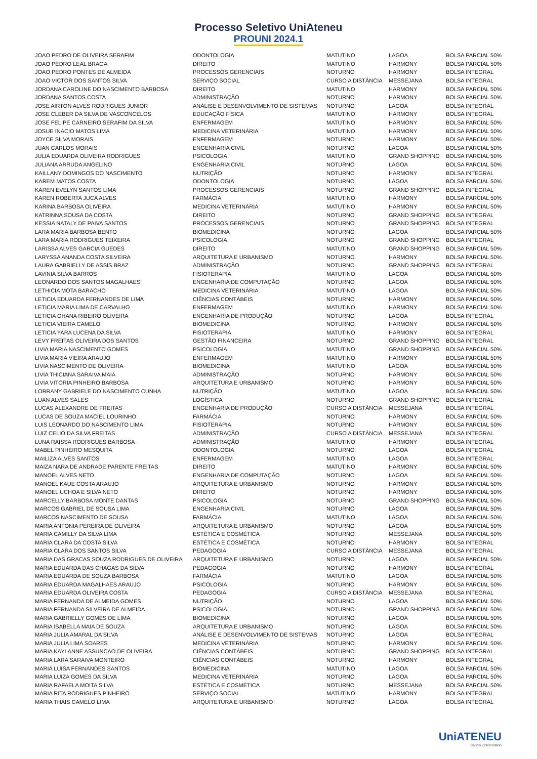Processo Seletivo UniAteneu
PROUNI 2024.1
| JOAO PEDRO DE OLIVEIRA SERAFIM | ODONTOLOGIA | MATUTINO | LAGOA | BOLSA PARCIAL 50% |
| JOAO PEDRO LEAL BRAGA | DIREITO | MATUTINO | HARMONY | BOLSA PARCIAL 50% |
| JOAO PEDRO PONTES DE ALMEIDA | PROCESSOS GERENCIAIS | NOTURNO | HARMONY | BOLSA INTEGRAL |
| JOAO VICTOR DOS SANTOS SILVA | SERVIÇO SOCIAL | CURSO A DISTÂNCIA | MESSEJANA | BOLSA INTEGRAL |
| JORDANA CAROLINE DO NASCIMENTO BARBOSA | DIREITO | MATUTINO | HARMONY | BOLSA PARCIAL 50% |
| JORDANA SANTOS COSTA | ADMINISTRAÇÃO | NOTURNO | HARMONY | BOLSA PARCIAL 50% |
| JOSE AIRTON ALVES RODRIGUES JUNIOR | ANÁLISE E DESENVOLVIMENTO DE SISTEMAS | NOTURNO | LAGOA | BOLSA INTEGRAL |
| JOSE CLEBER DA SILVA DE VASCONCELOS | EDUCAÇÃO FÍSICA | MATUTINO | HARMONY | BOLSA INTEGRAL |
| JOSE FELIPE CARNEIRO SERAFIM DA SILVA | ENFERMAGEM | MATUTINO | HARMONY | BOLSA PARCIAL 50% |
| JOSUE INACIO MATOS LIMA | MEDICINA VETERINÁRIA | MATUTINO | HARMONY | BOLSA PARCIAL 50% |
| JOYCE SILVA MORAIS | ENFERMAGEM | NOTURNO | HARMONY | BOLSA PARCIAL 50% |
| JUAN CARLOS MORAIS | ENGENHARIA CIVIL | NOTURNO | LAGOA | BOLSA PARCIAL 50% |
| JULIA EDUARDA OLIVEIRA RODRIGUES | PSICOLOGIA | MATUTINO | GRAND SHOPPING | BOLSA PARCIAL 50% |
| JULIANA ARRUDA ANGELINO | ENGENHARIA CIVIL | NOTURNO | LAGOA | BOLSA PARCIAL 50% |
| KAILLANY DOMINGOS DO NASCIMENTO | NUTRIÇÃO | NOTURNO | HARMONY | BOLSA INTEGRAL |
| KAREM MATOS COSTA | ODONTOLOGIA | NOTURNO | LAGOA | BOLSA PARCIAL 50% |
| KAREN EVELYN SANTOS LIMA | PROCESSOS GERENCIAIS | NOTURNO | GRAND SHOPPING | BOLSA INTEGRAL |
| KAREN ROBERTA JUCA ALVES | FARMÁCIA | MATUTINO | HARMONY | BOLSA PARCIAL 50% |
| KARINA BARBOSA OLIVEIRA | MEDICINA VETERINÁRIA | MATUTINO | HARMONY | BOLSA PARCIAL 50% |
| KATRINNA SOUSA DA COSTA | DIREITO | NOTURNO | GRAND SHOPPING | BOLSA INTEGRAL |
| KESSIA NATALY DE PAIVA SANTOS | PROCESSOS GERENCIAIS | NOTURNO | GRAND SHOPPING | BOLSA INTEGRAL |
| LARA MARIA BARBOSA BENTO | BIOMEDICINA | NOTURNO | LAGOA | BOLSA PARCIAL 50% |
| LARA MARIA RODRIGUES TEIXEIRA | PSICOLOGIA | NOTURNO | GRAND SHOPPING | BOLSA INTEGRAL |
| LARISSA ALVES GARCIA GUEDES | DIREITO | MATUTINO | GRAND SHOPPING | BOLSA PARCIAL 50% |
| LARYSSA ANANDA COSTA SILVEIRA | ARQUITETURA E URBANISMO | NOTURNO | HARMONY | BOLSA PARCIAL 50% |
| LAURA GABRIELLY DE ASSIS BRAZ | ADMINISTRAÇÃO | NOTURNO | GRAND SHOPPING | BOLSA INTEGRAL |
| LAVINIA SILVA BARROS | FISIOTERAPIA | MATUTINO | LAGOA | BOLSA PARCIAL 50% |
| LEONARDO DOS SANTOS MAGALHAES | ENGENHARIA DE COMPUTAÇÃO | NOTURNO | LAGOA | BOLSA PARCIAL 50% |
| LETHICIA MOTA BARACHO | MEDICINA VETERINÁRIA | MATUTINO | LAGOA | BOLSA PARCIAL 50% |
| LETICIA EDUARDA FERNANDES DE LIMA | CIÊNCIAS CONTÁBEIS | NOTURNO | HARMONY | BOLSA PARCIAL 50% |
| LETICIA MARIA LIMA DE CARVALHO | ENFERMAGEM | MATUTINO | HARMONY | BOLSA PARCIAL 50% |
| LETICIA OHANA RIBEIRO OLIVEIRA | ENGENHARIA DE PRODUÇÃO | NOTURNO | LAGOA | BOLSA INTEGRAL |
| LETICIA VIEIRA CAMELO | BIOMEDICINA | NOTURNO | HARMONY | BOLSA PARCIAL 50% |
| LETICIA YARA LUCENA DA SILVA | FISIOTERAPIA | MATUTINO | HARMONY | BOLSA INTEGRAL |
| LEVY FREITAS OLIVEIRA DOS SANTOS | GESTÃO FINANCEIRA | NOTURNO | GRAND SHOPPING | BOLSA INTEGRAL |
| LIVIA MARIA NASCIMENTO GOMES | PSICOLOGIA | MATUTINO | GRAND SHOPPING | BOLSA PARCIAL 50% |
| LIVIA MARIA VIEIRA ARAUJO | ENFERMAGEM | MATUTINO | HARMONY | BOLSA PARCIAL 50% |
| LIVIA NASCIMENTO DE OLIVEIRA | BIOMEDICINA | MATUTINO | LAGOA | BOLSA PARCIAL 50% |
| LIVIA THICIANA SARAIVA MAIA | ADMINISTRAÇÃO | NOTURNO | HARMONY | BOLSA PARCIAL 50% |
| LIVIA VITORIA PINHEIRO BARBOSA | ARQUITETURA E URBANISMO | NOTURNO | HARMONY | BOLSA PARCIAL 50% |
| LORRANY GABRIELE DO NASCIMENTO CUNHA | NUTRIÇÃO | MATUTINO | LAGOA | BOLSA PARCIAL 50% |
| LUAN ALVES SALES | LOGÍSTICA | NOTURNO | GRAND SHOPPING | BOLSA INTEGRAL |
| LUCAS ALEXANDRE DE FREITAS | ENGENHARIA DE PRODUÇÃO | CURSO A DISTÂNCIA | MESSEJANA | BOLSA INTEGRAL |
| LUCAS DE SOUZA MACIEL LOURINHO | FARMÁCIA | NOTURNO | HARMONY | BOLSA PARCIAL 50% |
| LUIS LEONARDO DO NASCIMENTO LIMA | FISIOTERAPIA | NOTURNO | HARMONY | BOLSA PARCIAL 50% |
| LUIZ CELIO DA SILVA FREITAS | ADMINISTRAÇÃO | CURSO A DISTÂNCIA | MESSEJANA | BOLSA INTEGRAL |
| LUNA RAISSA RODRIGUES BARBOSA | ADMINISTRAÇÃO | MATUTINO | HARMONY | BOLSA INTEGRAL |
| MABEL PINHEIRO MESQUITA | ODONTOLOGIA | NOTURNO | LAGOA | BOLSA INTEGRAL |
| MAILIZA ALVES SANTOS | ENFERMAGEM | MATUTINO | LAGOA | BOLSA INTEGRAL |
| MAIZA NARA DE ANDRADE PARENTE FREITAS | DIREITO | MATUTINO | HARMONY | BOLSA PARCIAL 50% |
| MANOEL ALVES NETO | ENGENHARIA DE COMPUTAÇÃO | NOTURNO | LAGOA | BOLSA PARCIAL 50% |
| MANOEL KAUE COSTA ARAUJO | ARQUITETURA E URBANISMO | NOTURNO | HARMONY | BOLSA PARCIAL 50% |
| MANOEL UCHOA E SILVA NETO | DIREITO | NOTURNO | HARMONY | BOLSA PARCIAL 50% |
| MARCELLY BARBOSA MONTE DANTAS | PSICOLOGIA | NOTURNO | GRAND SHOPPING | BOLSA PARCIAL 50% |
| MARCOS GABRIEL DE SOUSA LIMA | ENGENHARIA CIVIL | NOTURNO | LAGOA | BOLSA PARCIAL 50% |
| MARCOS NASCIMENTO DE SOUSA | FARMÁCIA | MATUTINO | LAGOA | BOLSA PARCIAL 50% |
| MARIA ANTONIA PEREIRA DE OLIVEIRA | ARQUITETURA E URBANISMO | NOTURNO | LAGOA | BOLSA PARCIAL 50% |
| MARIA CAMILLY DA SILVA LIMA | ESTÉTICA E COSMÉTICA | NOTURNO | MESSEJANA | BOLSA PARCIAL 50% |
| MARIA CLARA DA COSTA SILVA | ESTÉTICA E COSMÉTICA | NOTURNO | HARMONY | BOLSA INTEGRAL |
| MARIA CLARA DOS SANTOS SILVA | PEDAGOGIA | CURSO A DISTÂNCIA | MESSEJANA | BOLSA INTEGRAL |
| MARIA DAS GRACAS SOUZA RODRIGUES DE OLIVEIRA | ARQUITETURA E URBANISMO | NOTURNO | LAGOA | BOLSA PARCIAL 50% |
| MARIA EDUARDA DAS CHAGAS DA SILVA | PEDAGOGIA | NOTURNO | HARMONY | BOLSA INTEGRAL |
| MARIA EDUARDA DE SOUZA BARBOSA | FARMÁCIA | MATUTINO | LAGOA | BOLSA PARCIAL 50% |
| MARIA EDUARDA MAGALHAES ARAUJO | PSICOLOGIA | NOTURNO | HARMONY | BOLSA PARCIAL 50% |
| MARIA EDUARDA OLIVEIRA COSTA | PEDAGOGIA | CURSO A DISTÂNCIA | MESSEJANA | BOLSA INTEGRAL |
| MARIA FERNANDA DE ALMEIDA GOMES | NUTRIÇÃO | NOTURNO | LAGOA | BOLSA PARCIAL 50% |
| MARIA FERNANDA SILVEIRA DE ALMEIDA | PSICOLOGIA | NOTURNO | GRAND SHOPPING | BOLSA PARCIAL 50% |
| MARIA GABRIELLY GOMES DE LIMA | BIOMEDICINA | NOTURNO | LAGOA | BOLSA PARCIAL 50% |
| MARIA ISABELLA MAIA DE SOUZA | ARQUITETURA E URBANISMO | NOTURNO | LAGOA | BOLSA PARCIAL 50% |
| MARIA JULIA AMARAL DA SILVA | ANÁLISE E DESENVOLVIMENTO DE SISTEMAS | NOTURNO | LAGOA | BOLSA INTEGRAL |
| MARIA JULIA LIMA SOARES | MEDICINA VETERINÁRIA | NOTURNO | HARMONY | BOLSA PARCIAL 50% |
| MARIA KAYLANNE ASSUNCAO DE OLIVEIRA | CIÊNCIAS CONTÁBEIS | NOTURNO | GRAND SHOPPING | BOLSA INTEGRAL |
| MARIA LARA SARAIVA MONTEIRO | CIÊNCIAS CONTÁBEIS | NOTURNO | HARMONY | BOLSA INTEGRAL |
| MARIA LUISA FERNANDES SANTOS | BIOMEDICINA | MATUTINO | LAGOA | BOLSA PARCIAL 50% |
| MARIA LUIZA GOMES DA SILVA | MEDICINA VETERINÁRIA | NOTURNO | LAGOA | BOLSA PARCIAL 50% |
| MARIA RAFAELA MOITA SILVA | ESTÉTICA E COSMÉTICA | NOTURNO | MESSEJANA | BOLSA PARCIAL 50% |
| MARIA RITA RODRIGUES PINHEIRO | SERVIÇO SOCIAL | MATUTINO | HARMONY | BOLSA INTEGRAL |
| MARIA THAIS CAMELO LIMA | ARQUITETURA E URBANISMO | NOTURNO | LAGOA | BOLSA INTEGRAL |
UniATENEU
Centro Universitário